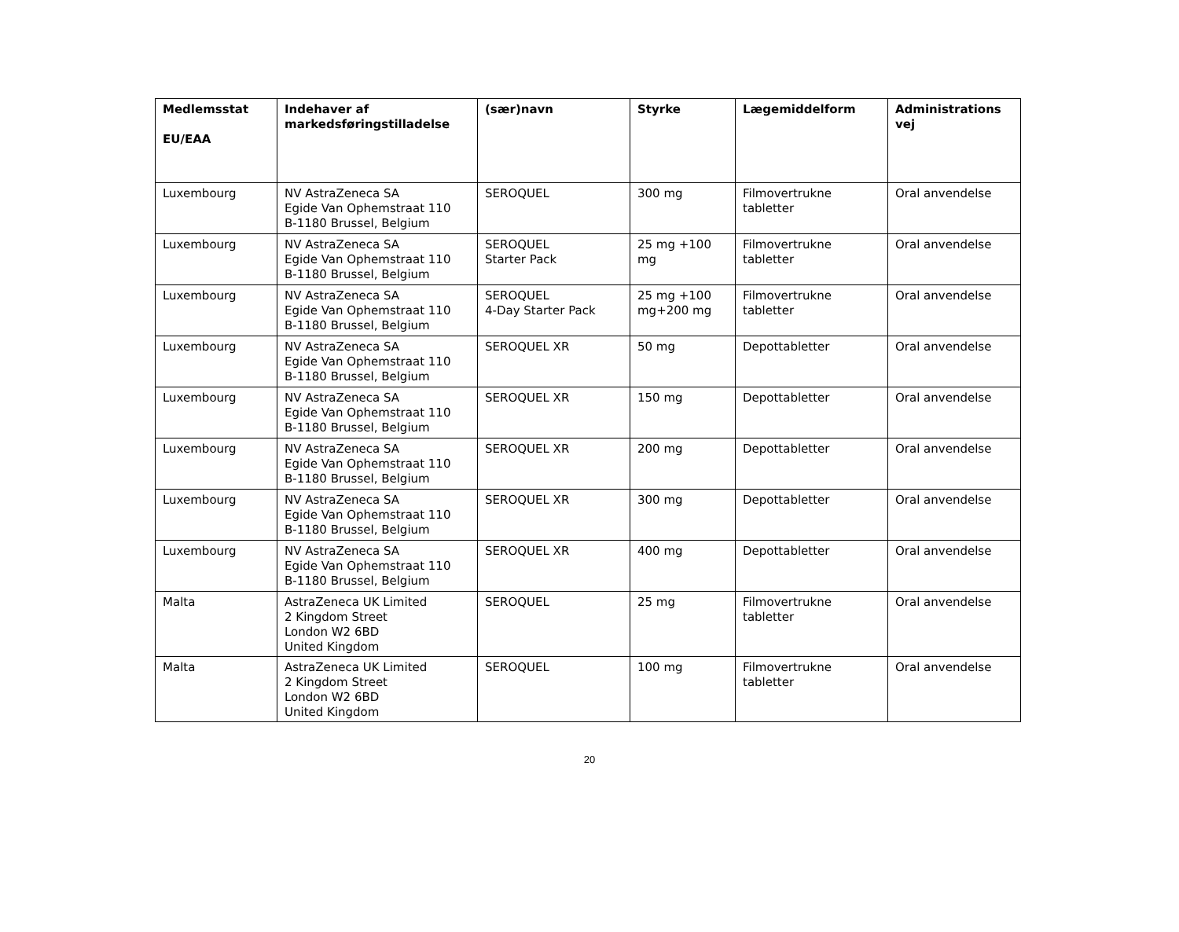| Medlemsstat EU/EAA | Indehaver af markedsføringstilladelse | (sær)navn | Styrke | Lægemiddelform | Administrations vej |
| --- | --- | --- | --- | --- | --- |
| Luxembourg | NV AstraZeneca SA Egide Van Ophemstraat 110 B-1180 Brussel, Belgium | SEROQUEL | 300 mg | Filmovertrukne tabletter | Oral anvendelse |
| Luxembourg | NV AstraZeneca SA Egide Van Ophemstraat 110 B-1180 Brussel, Belgium | SEROQUEL Starter Pack | 25 mg +100 mg | Filmovertrukne tabletter | Oral anvendelse |
| Luxembourg | NV AstraZeneca SA Egide Van Ophemstraat 110 B-1180 Brussel, Belgium | SEROQUEL 4-Day Starter Pack | 25 mg +100 mg+200 mg | Filmovertrukne tabletter | Oral anvendelse |
| Luxembourg | NV AstraZeneca SA Egide Van Ophemstraat 110 B-1180 Brussel, Belgium | SEROQUEL XR | 50 mg | Depottabletter | Oral anvendelse |
| Luxembourg | NV AstraZeneca SA Egide Van Ophemstraat 110 B-1180 Brussel, Belgium | SEROQUEL XR | 150 mg | Depottabletter | Oral anvendelse |
| Luxembourg | NV AstraZeneca SA Egide Van Ophemstraat 110 B-1180 Brussel, Belgium | SEROQUEL XR | 200 mg | Depottabletter | Oral anvendelse |
| Luxembourg | NV AstraZeneca SA Egide Van Ophemstraat 110 B-1180 Brussel, Belgium | SEROQUEL XR | 300 mg | Depottabletter | Oral anvendelse |
| Luxembourg | NV AstraZeneca SA Egide Van Ophemstraat 110 B-1180 Brussel, Belgium | SEROQUEL XR | 400 mg | Depottabletter | Oral anvendelse |
| Malta | AstraZeneca UK Limited 2 Kingdom Street London W2 6BD United Kingdom | SEROQUEL | 25 mg | Filmovertrukne tabletter | Oral anvendelse |
| Malta | AstraZeneca UK Limited 2 Kingdom Street London W2 6BD United Kingdom | SEROQUEL | 100 mg | Filmovertrukne tabletter | Oral anvendelse |
20